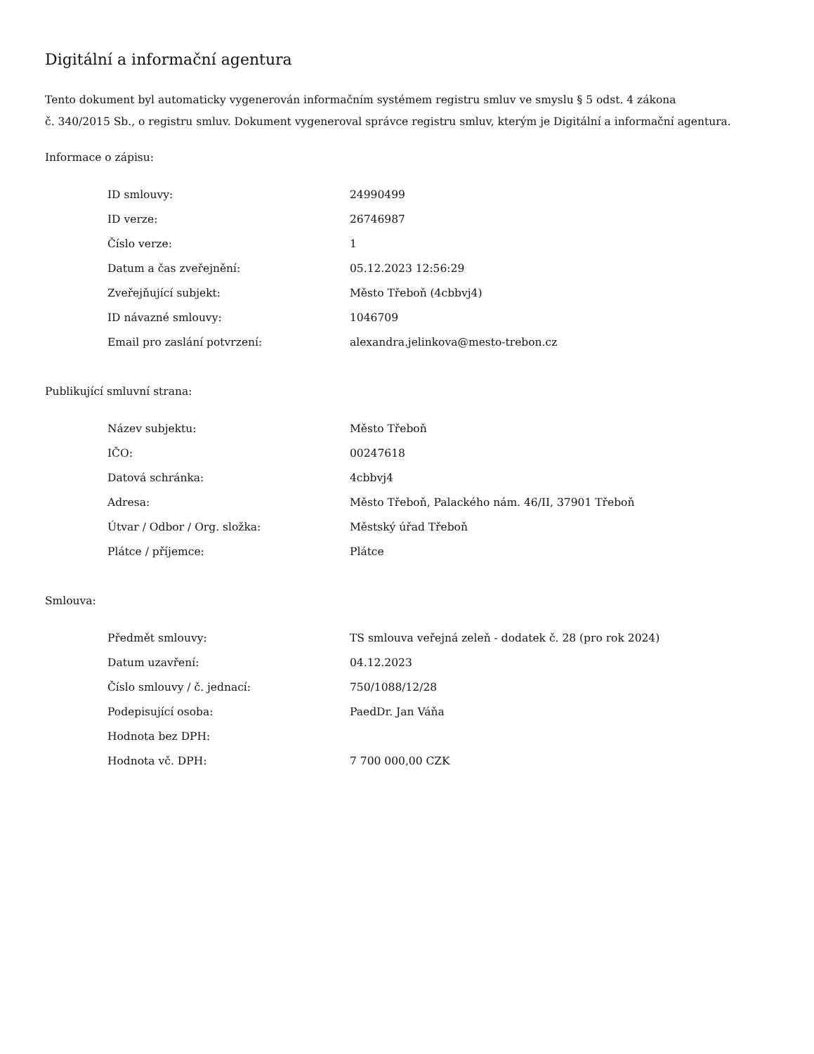Digitální a informační agentura
Tento dokument byl automaticky vygenerován informačním systémem registru smluv ve smyslu § 5 odst. 4 zákona
č. 340/2015 Sb., o registru smluv. Dokument vygeneroval správce registru smluv, kterým je Digitální a informační agentura.
Informace o zápisu:
| ID smlouvy: | 24990499 |
| ID verze: | 26746987 |
| Číslo verze: | 1 |
| Datum a čas zveřejnění: | 05.12.2023 12:56:29 |
| Zveřejňující subjekt: | Město Třeboň (4cbbvj4) |
| ID návazné smlouvy: | 1046709 |
| Email pro zaslání potvrzení: | alexandra.jelinkova@mesto-trebon.cz |
Publikující smluvní strana:
| Název subjektu: | Město Třeboň |
| IČO: | 00247618 |
| Datová schránka: | 4cbbvj4 |
| Adresa: | Město Třeboň, Palackého nám. 46/II, 37901 Třeboň |
| Útvar / Odbor / Org. složka: | Městský úřad Třeboň |
| Plátce / příjemce: | Plátce |
Smlouva:
| Předmět smlouvy: | TS smlouva veřejná zeleň - dodatek č. 28 (pro rok 2024) |
| Datum uzavření: | 04.12.2023 |
| Číslo smlouvy / č. jednací: | 750/1088/12/28 |
| Podepisující osoba: | PaedDr. Jan Váňa |
| Hodnota bez DPH: | |
| Hodnota vč. DPH: | 7 700 000,00 CZK |